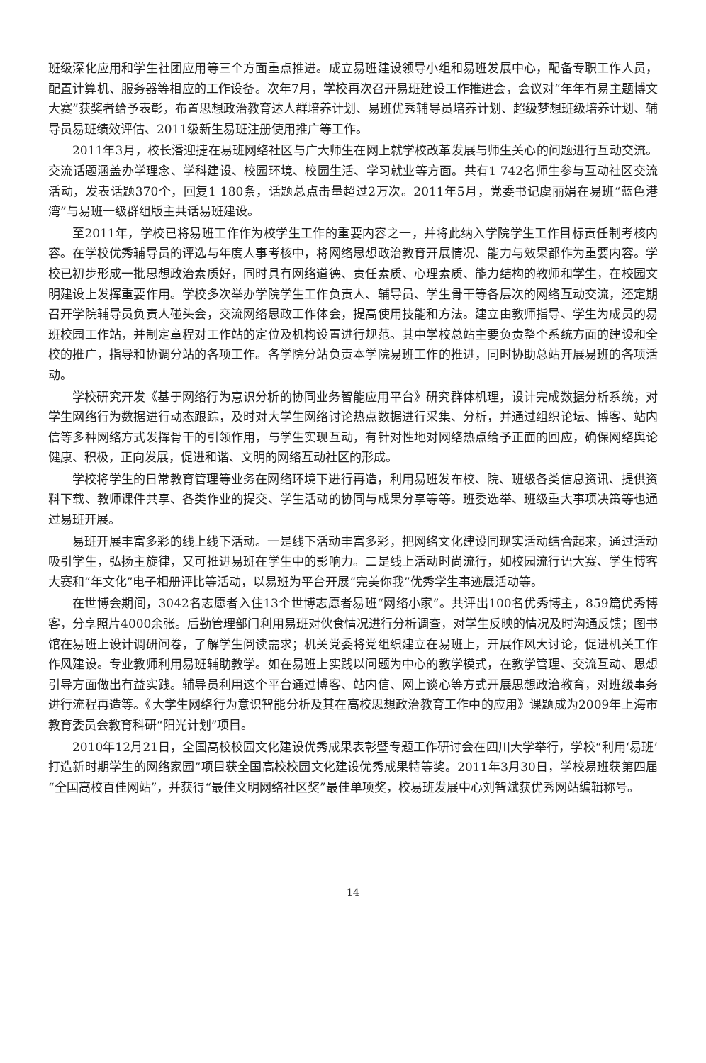班级深化应用和学生社团应用等三个方面重点推进。成立易班建设领导小组和易班发展中心，配备专职工作人员，配置计算机、服务器等相应的工作设备。次年7月，学校再次召开易班建设工作推进会，会议对“年年有易主题博文大赛”获奖者给予表彰，布置思想政治教育达人群培养计划、易班优秀辅导员培养计划、超级梦想班级培养计划、辅导员易班绩效评估、2011级新生易班注册使用推广等工作。
2011年3月，校长潘迎捷在易班网络社区与广大师生在网上就学校改革发展与师生关心的问题进行互动交流。交流话题涵盖办学理念、学科建设、校园环境、校园生活、学习就业等方面。共有1 742名师生参与互动社区交流活动，发表话题370个，回复1 180条，话题总点击量超过2万次。2011年5月，党委书记虞丽娟在易班“蓝色港湾”与易班一级群组版主共话易班建设。
至2011年，学校已将易班工作作为校学生工作的重要内容之一，并将此纳入学院学生工作目标责任制考核内容。在学校优秀辅导员的评选与年度人事考核中，将网络思想政治教育开展情况、能力与效果都作为重要内容。学校已初步形成一批思想政治素质好，同时具有网络道德、责任素质、心理素质、能力结构的教师和学生，在校园文明建设上发挥重要作用。学校多次举办学院学生工作负责人、辅导员、学生骨干等各层次的网络互动交流，还定期召开学院辅导员负责人碰头会，交流网络思政工作体会，提高使用技能和方法。建立由教师指导、学生为成员的易班校园工作站，并制定章程对工作站的定位及机构设置进行规范。其中学校总站主要负责整个系统方面的建设和全校的推广，指导和协调分站的各项工作。各学院分站负责本学院易班工作的推进，同时协助总站开展易班的各项活动。
学校研究开发《基于网络行为意识分析的协同业务智能应用平台》研究群体机理，设计完成数据分析系统，对学生网络行为数据进行动态跟踪，及时对大学生网络讨论热点数据进行采集、分析，并通过组织论坛、博客、站内信等多种网络方式发挥骨干的引领作用，与学生实现互动，有针对性地对网络热点给予正面的回应，确保网络舆论健康、积极，正向发展，促进和谐、文明的网络互动社区的形成。
学校将学生的日常教育管理等业务在网络环境下进行再造，利用易班发布校、院、班级各类信息资讯、提供资料下载、教师课件共享、各类作业的提交、学生活动的协同与成果分享等等。班委选举、班级重大事项决策等也通过易班开展。
易班开展丰富多彩的线上线下活动。一是线下活动丰富多彩，把网络文化建设同现实活动结合起来，通过活动吸引学生，弘扬主旋律，又可推进易班在学生中的影响力。二是线上活动时尚流行，如校园流行语大赛、学生博客大赛和“年文化”电子相册评比等活动，以易班为平台开展“完美你我”优秀学生事迹展活动等。
在世博会期间，3042名志愿者入住13个世博志愿者易班“网络小家”。共评出100名优秀博主，859篇优秀博客，分享照片4000余张。后勤管理部门利用易班对伙食情况进行分析调查，对学生反映的情况及时沟通反馈；图书馆在易班上设计调研问卷，了解学生阅读需求；机关党委将党组织建立在易班上，开展作风大讨论，促进机关工作作风建设。专业教师利用易班辅助教学。如在易班上实践以问题为中心的教学模式，在教学管理、交流互动、思想引导方面做出有益实践。辅导员利用这个平台通过博客、站内信、网上谈心等方式开展思想政治教育，对班级事务进行流程再造等。《大学生网络行为意识智能分析及其在高校思想政治教育工作中的应用》课题成为2009年上海市教育委员会教育科研“阳光计划”项目。
2010年12月21日，全国高校校园文化建设优秀成果表彰暨专题工作研讨会在四川大学举行，学校“利用‘易班’打造新时期学生的网络家园”项目获全国高校校园文化建设优秀成果特等奖。2011年3月30日，学校易班获第四届“全国高校百佳网站”，并获得“最佳文明网络社区奖”最佳单项奖，校易班发展中心刘智斌获优秀网站编辑称号。
14